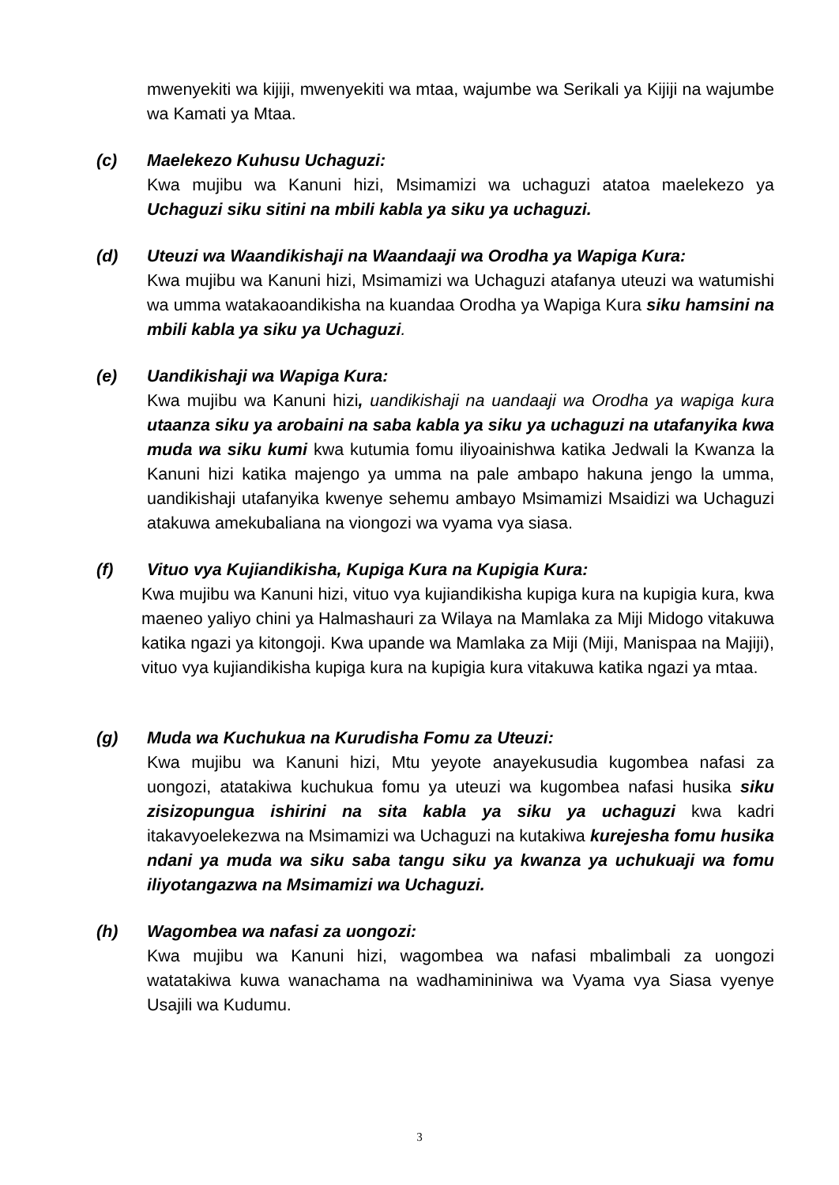mwenyekiti wa kijiji, mwenyekiti wa mtaa, wajumbe wa Serikali ya Kijiji na wajumbe wa Kamati ya Mtaa.
(c) Maelekezo Kuhusu Uchaguzi:
Kwa mujibu wa Kanuni hizi, Msimamizi wa uchaguzi atatoa maelekezo ya Uchaguzi siku sitini na mbili kabla ya siku ya uchaguzi.
(d) Uteuzi wa Waandikishaji na Waandaaji wa Orodha ya Wapiga Kura:
Kwa mujibu wa Kanuni hizi, Msimamizi wa Uchaguzi atafanya uteuzi wa watumishi wa umma watakaoandikisha na kuandaa Orodha ya Wapiga Kura siku hamsini na mbili kabla ya siku ya Uchaguzi.
(e) Uandikishaji wa Wapiga Kura:
Kwa mujibu wa Kanuni hizi, uandikishaji na uandaaji wa Orodha ya wapiga kura utaanza siku ya arobaini na saba kabla ya siku ya uchaguzi na utafanyika kwa muda wa siku kumi kwa kutumia fomu iliyoainishwa katika Jedwali la Kwanza la Kanuni hizi katika majengo ya umma na pale ambapo hakuna jengo la umma, uandikishaji utafanyika kwenye sehemu ambayo Msimamizi Msaidizi wa Uchaguzi atakuwa amekubaliana na viongozi wa vyama vya siasa.
(f) Vituo vya Kujiandikisha, Kupiga Kura na Kupigia Kura:
Kwa mujibu wa Kanuni hizi, vituo vya kujiandikisha kupiga kura na kupigia kura, kwa maeneo yaliyo chini ya Halmashauri za Wilaya na Mamlaka za Miji Midogo vitakuwa katika ngazi ya kitongoji. Kwa upande wa Mamlaka za Miji (Miji, Manispaa na Majiji), vituo vya kujiandikisha kupiga kura na kupigia kura vitakuwa katika ngazi ya mtaa.
(g) Muda wa Kuchukua na Kurudisha Fomu za Uteuzi:
Kwa mujibu wa Kanuni hizi, Mtu yeyote anayekusudia kugombea nafasi za uongozi, atatakiwa kuchukua fomu ya uteuzi wa kugombea nafasi husika siku zisizopungua ishirini na sita kabla ya siku ya uchaguzi kwa kadri itakavyoelekezwa na Msimamizi wa Uchaguzi na kutakiwa kurejesha fomu husika ndani ya muda wa siku saba tangu siku ya kwanza ya uchukuaji wa fomu iliyotangazwa na Msimamizi wa Uchaguzi.
(h) Wagombea wa nafasi za uongozi:
Kwa mujibu wa Kanuni hizi, wagombea wa nafasi mbalimbali za uongozi watatakiwa kuwa wanachama na wadhamininiwa wa Vyama vya Siasa vyenye Usajili wa Kudumu.
3